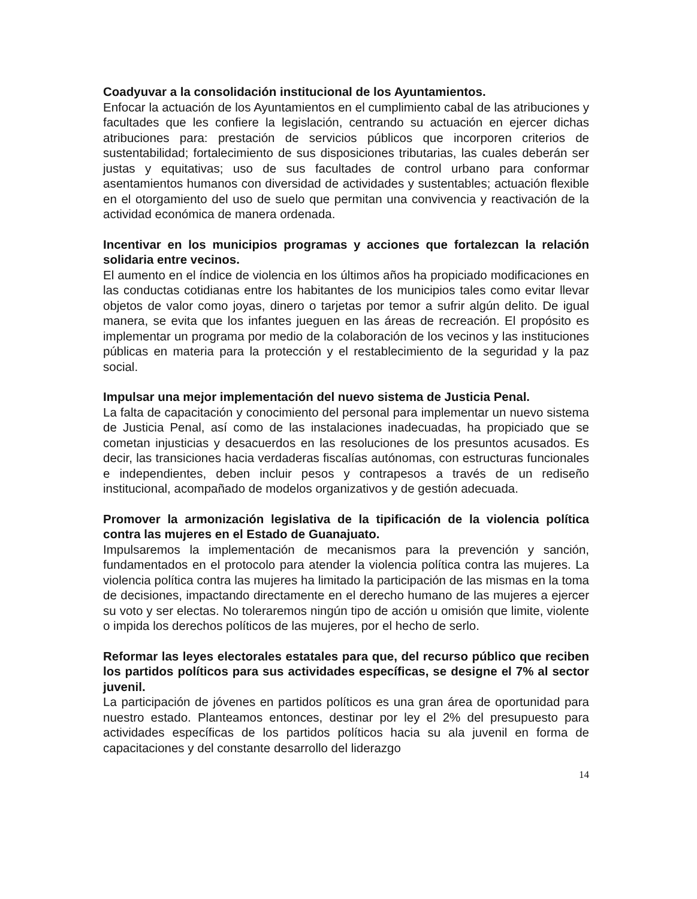Coadyuvar a la consolidación institucional de los Ayuntamientos.
Enfocar la actuación de los Ayuntamientos en el cumplimiento cabal de las atribuciones y facultades que les confiere la legislación, centrando su actuación en ejercer dichas atribuciones para: prestación de servicios públicos que incorporen criterios de sustentabilidad; fortalecimiento de sus disposiciones tributarias, las cuales deberán ser justas y equitativas; uso de sus facultades de control urbano para conformar asentamientos humanos con diversidad de actividades y sustentables; actuación flexible en el otorgamiento del uso de suelo que permitan una convivencia y reactivación de la actividad económica de manera ordenada.
Incentivar en los municipios programas y acciones que fortalezcan la relación solidaria entre vecinos.
El aumento en el índice de violencia en los últimos años ha propiciado modificaciones en las conductas cotidianas entre los habitantes de los municipios tales como evitar llevar objetos de valor como joyas, dinero o tarjetas por temor a sufrir algún delito. De igual manera, se evita que los infantes jueguen en las áreas de recreación. El propósito es implementar un programa por medio de la colaboración de los vecinos y las instituciones públicas en materia para la protección y el restablecimiento de la seguridad y la paz social.
Impulsar una mejor implementación del nuevo sistema de Justicia Penal.
La falta de capacitación y conocimiento del personal para implementar un nuevo sistema de Justicia Penal, así como de las instalaciones inadecuadas, ha propiciado que se cometan injusticias y desacuerdos en las resoluciones de los presuntos acusados. Es decir, las transiciones hacia verdaderas fiscalías autónomas, con estructuras funcionales e independientes, deben incluir pesos y contrapesos a través de un rediseño institucional, acompañado de modelos organizativos y de gestión adecuada.
Promover la armonización legislativa de la tipificación de la violencia política contra las mujeres en el Estado de Guanajuato.
Impulsaremos la implementación de mecanismos para la prevención y sanción, fundamentados en el protocolo para atender la violencia política contra las mujeres. La violencia política contra las mujeres ha limitado la participación de las mismas en la toma de decisiones, impactando directamente en el derecho humano de las mujeres a ejercer su voto y ser electas. No toleraremos ningún tipo de acción u omisión que limite, violente o impida los derechos políticos de las mujeres, por el hecho de serlo.
Reformar las leyes electorales estatales para que, del recurso público que reciben los partidos políticos para sus actividades específicas, se designe el 7% al sector juvenil.
La participación de jóvenes en partidos políticos es una gran área de oportunidad para nuestro estado. Planteamos entonces, destinar por ley el 2% del presupuesto para actividades específicas de los partidos políticos hacia su ala juvenil en forma de capacitaciones y del constante desarrollo del liderazgo
14